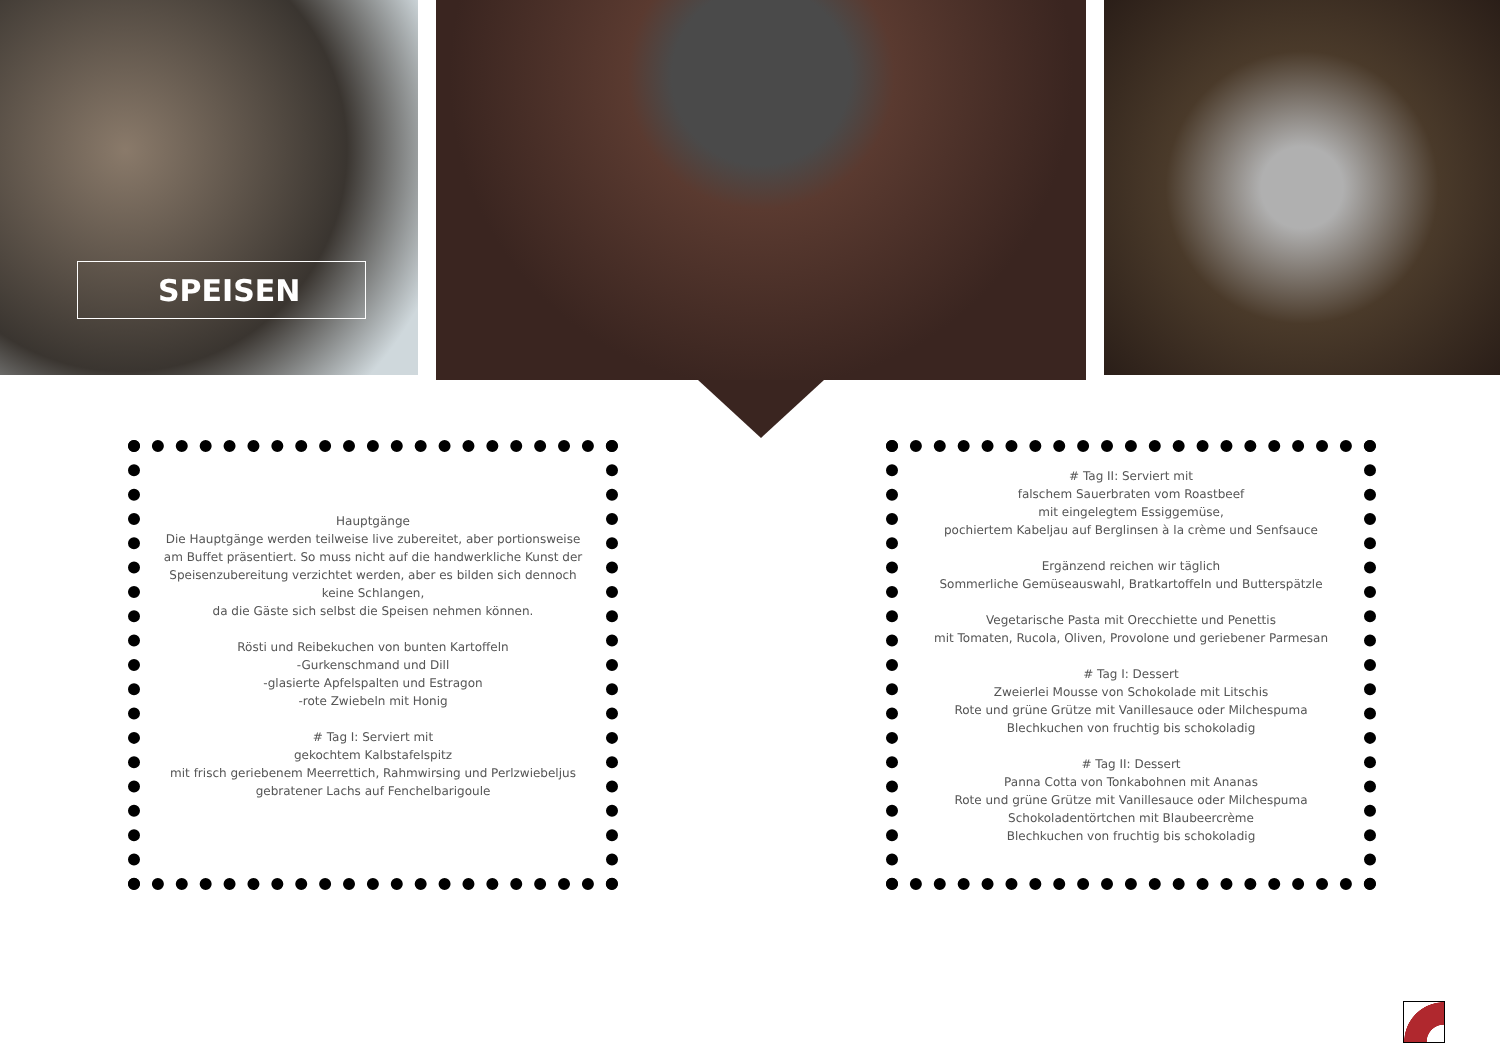SPEISEN
Hauptgänge
Die Hauptgänge werden teilweise live zubereitet, aber portionsweise am Buffet präsentiert. So muss nicht auf die handwerkliche Kunst der Speisenzubereitung verzichtet werden, aber es bilden sich dennoch keine Schlangen,
da die Gäste sich selbst die Speisen nehmen können.
Rösti und Reibekuchen von bunten Kartoffeln
-Gurkenschmand und Dill
-glasierte Apfelspalten und Estragon
-rote Zwiebeln mit Honig
# Tag I: Serviert mit
gekochtem Kalbstafelspitz
mit frisch geriebenem Meerrettich, Rahmwirsing und Perlzwiebeljus
gebratener Lachs auf Fenchelbarigoule
# Tag II: Serviert mit
falschem Sauerbraten vom Roastbeef
mit eingelegtem Essiggemüse,
pochiertem Kabeljau auf Berglinsen à la crème und Senfsauce
Ergänzend reichen wir täglich
Sommerliche Gemüseauswahl, Bratkartoffeln und Butterspätzle
Vegetarische Pasta mit Orecchiette und Penettis
mit Tomaten, Rucola, Oliven, Provolone und geriebener Parmesan
# Tag I: Dessert
Zweierlei Mousse von Schokolade mit Litschis
Rote und grüne Grütze mit Vanillesauce oder Milchespuma
Blechkuchen von fruchtig bis schokoladig
# Tag II: Dessert
Panna Cotta von Tonkabohnen mit Ananas
Rote und grüne Grütze mit Vanillesauce oder Milchespuma
Schokoladentörtchen mit Blaubeercrème
Blechkuchen von fruchtig bis schokoladig